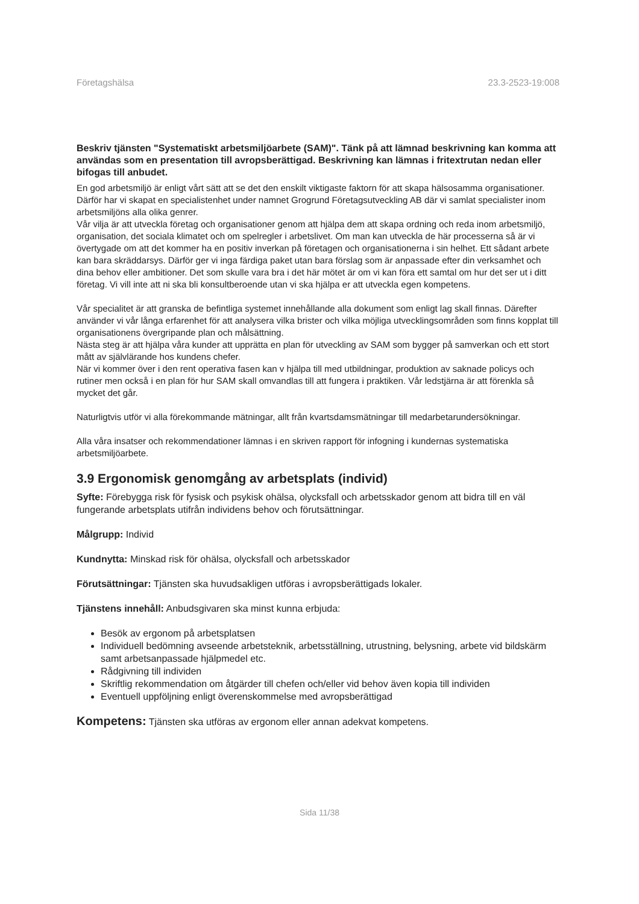Företagshälsa 23.3-2523-19:008
Beskriv tjänsten "Systematiskt arbetsmiljöarbete (SAM)". Tänk på att lämnad beskrivning kan komma att användas som en presentation till avropsberättigad. Beskrivning kan lämnas i fritextrutan nedan eller bifogas till anbudet.
En god arbetsmiljö är enligt vårt sätt att se det den enskilt viktigaste faktorn för att skapa hälsosamma organisationer. Därför har vi skapat en specialistenhet under namnet Grogrund Företagsutveckling AB där vi samlat specialister inom arbetsmiljöns alla olika genrer.
Vår vilja är att utveckla företag och organisationer genom att hjälpa dem att skapa ordning och reda inom arbetsmiljö, organisation, det sociala klimatet och om spelregler i arbetslivet. Om man kan utveckla de här processerna så är vi övertygade om att det kommer ha en positiv inverkan på företagen och organisationerna i sin helhet. Ett sådant arbete kan bara skräddarsys. Därför ger vi inga färdiga paket utan bara förslag som är anpassade efter din verksamhet och dina behov eller ambitioner. Det som skulle vara bra i det här mötet är om vi kan föra ett samtal om hur det ser ut i ditt företag. Vi vill inte att ni ska bli konsultberoende utan vi ska hjälpa er att utveckla egen kompetens.
Vår specialitet är att granska de befintliga systemet innehållande alla dokument som enligt lag skall finnas. Därefter använder vi vår långa erfarenhet för att analysera vilka brister och vilka möjliga utvecklingsområden som finns kopplat till organisationens övergripande plan och målsättning.
Nästa steg är att hjälpa våra kunder att upprätta en plan för utveckling av SAM som bygger på samverkan och ett stort mått av självlärande hos kundens chefer.
När vi kommer över i den rent operativa fasen kan v hjälpa till med utbildningar, produktion av saknade policys och rutiner men också i en plan för hur SAM skall omvandlas till att fungera i praktiken. Vår ledstjärna är att förenkla så mycket det går.
Naturligtvis utför vi alla förekommande mätningar, allt från kvartsdamsmätningar till medarbetarundersökningar.
Alla våra insatser och rekommendationer lämnas i en skriven rapport för infogning i kundernas systematiska arbetsmiljöarbete.
3.9 Ergonomisk genomgång av arbetsplats (individ)
Syfte: Förebygga risk för fysisk och psykisk ohälsa, olycksfall och arbetsskador genom att bidra till en väl fungerande arbetsplats utifrån individens behov och förutsättningar.
Målgrupp: Individ
Kundnytta: Minskad risk för ohälsa, olycksfall och arbetsskador
Förutsättningar: Tjänsten ska huvudsakligen utföras i avropsberättigads lokaler.
Tjänstens innehåll: Anbudsgivaren ska minst kunna erbjuda:
Besök av ergonom på arbetsplatsen
Individuell bedömning avseende arbetsteknik, arbetsställning, utrustning, belysning, arbete vid bildskärm samt arbetsanpassade hjälpmedel etc.
Rådgivning till individen
Skriftlig rekommendation om åtgärder till chefen och/eller vid behov även kopia till individen
Eventuell uppföljning enligt överenskommelse med avropsberättigad
Kompetens: Tjänsten ska utföras av ergonom eller annan adekvat kompetens.
Sida 11/38